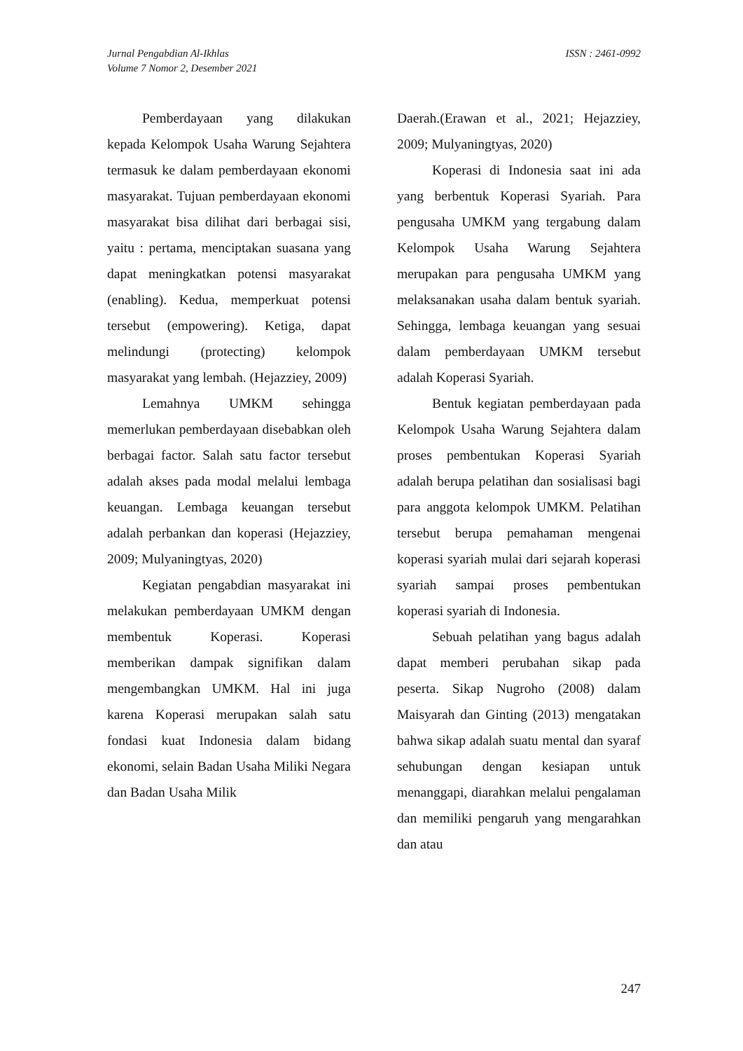Jurnal Pengabdian Al-Ikhlas
Volume 7 Nomor 2, Desember 2021
ISSN : 2461-0992
Pemberdayaan yang dilakukan kepada Kelompok Usaha Warung Sejahtera termasuk ke dalam pemberdayaan ekonomi masyarakat. Tujuan pemberdayaan ekonomi masyarakat bisa dilihat dari berbagai sisi, yaitu : pertama, menciptakan suasana yang dapat meningkatkan potensi masyarakat (enabling). Kedua, memperkuat potensi tersebut (empowering). Ketiga, dapat melindungi (protecting) kelompok masyarakat yang lembah. (Hejazziey, 2009)
Lemahnya UMKM sehingga memerlukan pemberdayaan disebabkan oleh berbagai factor. Salah satu factor tersebut adalah akses pada modal melalui lembaga keuangan. Lembaga keuangan tersebut adalah perbankan dan koperasi (Hejazziey, 2009; Mulyaningtyas, 2020)
Kegiatan pengabdian masyarakat ini melakukan pemberdayaan UMKM dengan membentuk Koperasi. Koperasi memberikan dampak signifikan dalam mengembangkan UMKM. Hal ini juga karena Koperasi merupakan salah satu fondasi kuat Indonesia dalam bidang ekonomi, selain Badan Usaha Miliki Negara dan Badan Usaha Milik
Daerah.(Erawan et al., 2021; Hejazziey, 2009; Mulyaningtyas, 2020)
Koperasi di Indonesia saat ini ada yang berbentuk Koperasi Syariah. Para pengusaha UMKM yang tergabung dalam Kelompok Usaha Warung Sejahtera merupakan para pengusaha UMKM yang melaksanakan usaha dalam bentuk syariah. Sehingga, lembaga keuangan yang sesuai dalam pemberdayaan UMKM tersebut adalah Koperasi Syariah.
Bentuk kegiatan pemberdayaan pada Kelompok Usaha Warung Sejahtera dalam proses pembentukan Koperasi Syariah adalah berupa pelatihan dan sosialisasi bagi para anggota kelompok UMKM. Pelatihan tersebut berupa pemahaman mengenai koperasi syariah mulai dari sejarah koperasi syariah sampai proses pembentukan koperasi syariah di Indonesia.
Sebuah pelatihan yang bagus adalah dapat memberi perubahan sikap pada peserta. Sikap Nugroho (2008) dalam Maisyarah dan Ginting (2013) mengatakan bahwa sikap adalah suatu mental dan syaraf sehubungan dengan kesiapan untuk menanggapi, diarahkan melalui pengalaman dan memiliki pengaruh yang mengarahkan dan atau
247